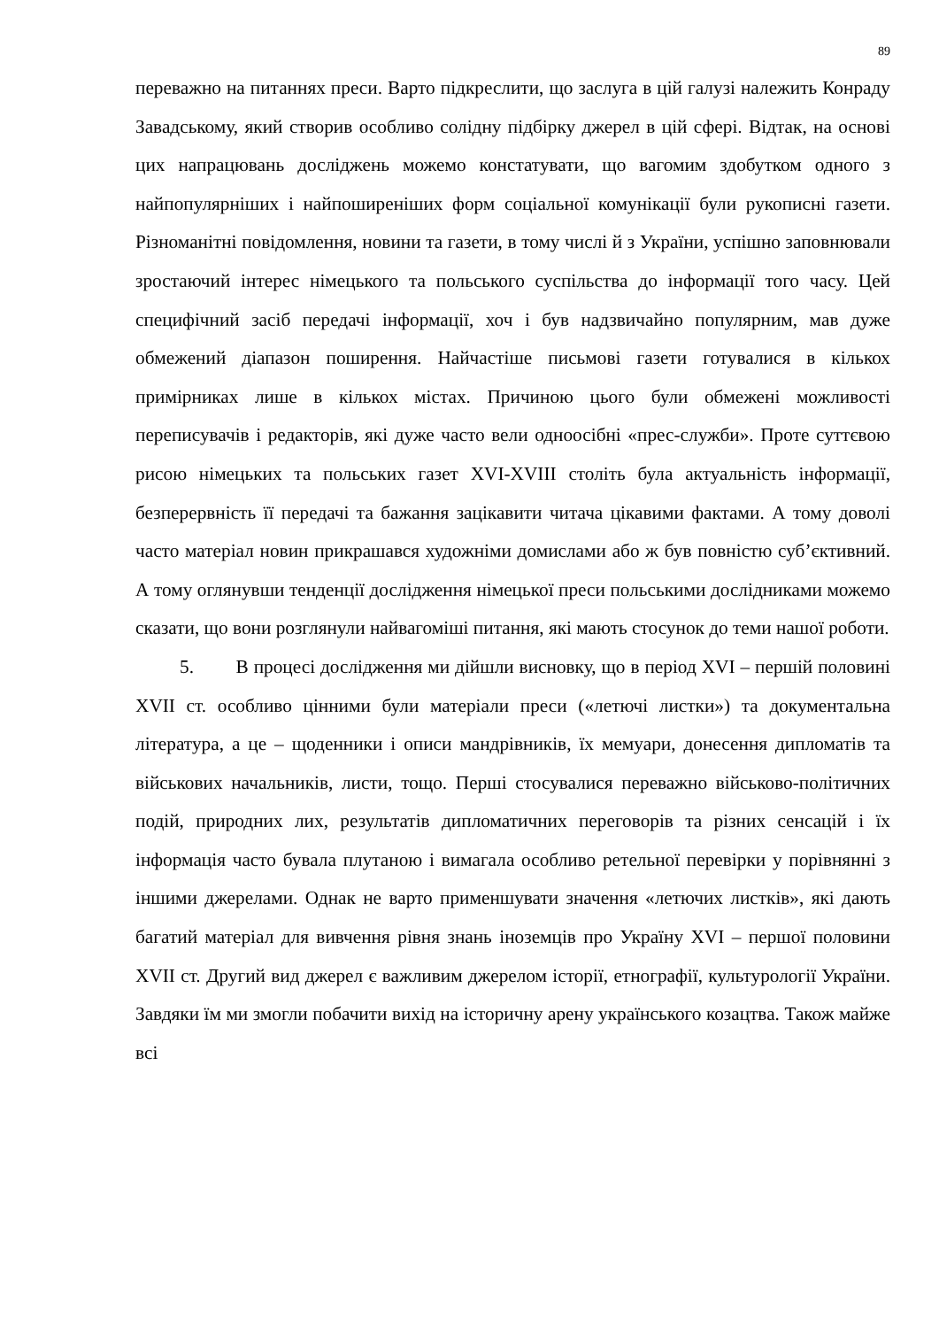89
переважно на питаннях преси. Варто підкреслити, що заслуга в цій галузі належить Конраду Завадському, який створив особливо солідну підбірку джерел в цій сфері. Відтак, на основі цих напрацювань досліджень можемо констатувати, що вагомим здобутком одного з найпопулярніших і найпоширеніших форм соціальної комунікації були рукописні газети. Різноманітні повідомлення, новини та газети, в тому числі й з України, успішно заповнювали зростаючий інтерес німецького та польського суспільства до інформації того часу. Цей специфічний засіб передачі інформації, хоч і був надзвичайно популярним, мав дуже обмежений діапазон поширення. Найчастіше письмові газети готувалися в кількох примірниках лише в кількох містах. Причиною цього були обмежені можливості переписувачів і редакторів, які дуже часто вели одноосібні «прес-служби». Проте суттєвою рисою німецьких та польських газет XVI-XVIII століть була актуальність інформації, безперервність її передачі та бажання зацікавити читача цікавими фактами. А тому доволі часто матеріал новин прикрашався художніми домислами або ж був повністю суб’єктивний. А тому оглянувши тенденції дослідження німецької преси польськими дослідниками можемо сказати, що вони розглянули найвагоміші питання, які мають стосунок до теми нашої роботи.
5. В процесі дослідження ми дійшли висновку, що в період XVI – першій половині XVII ст. особливо цінними були матеріали преси («летючі листки») та документальна література, а це – щоденники і описи мандрівників, їх мемуари, донесення дипломатів та військових начальників, листи, тощо. Перші стосувалися переважно військово-політичних подій, природних лих, результатів дипломатичних переговорів та різних сенсацій і їх інформація часто бувала плутаною і вимагала особливо ретельної перевірки у порівнянні з іншими джерелами. Однак не варто применшувати значення «летючих листків», які дають багатий матеріал для вивчення рівня знань іноземців про Україну XVI – першої половини XVII ст. Другий вид джерел є важливим джерелом історії, етнографії, культурології України. Завдяки їм ми змогли побачити вихід на історичну арену українського козацтва. Також майже всі